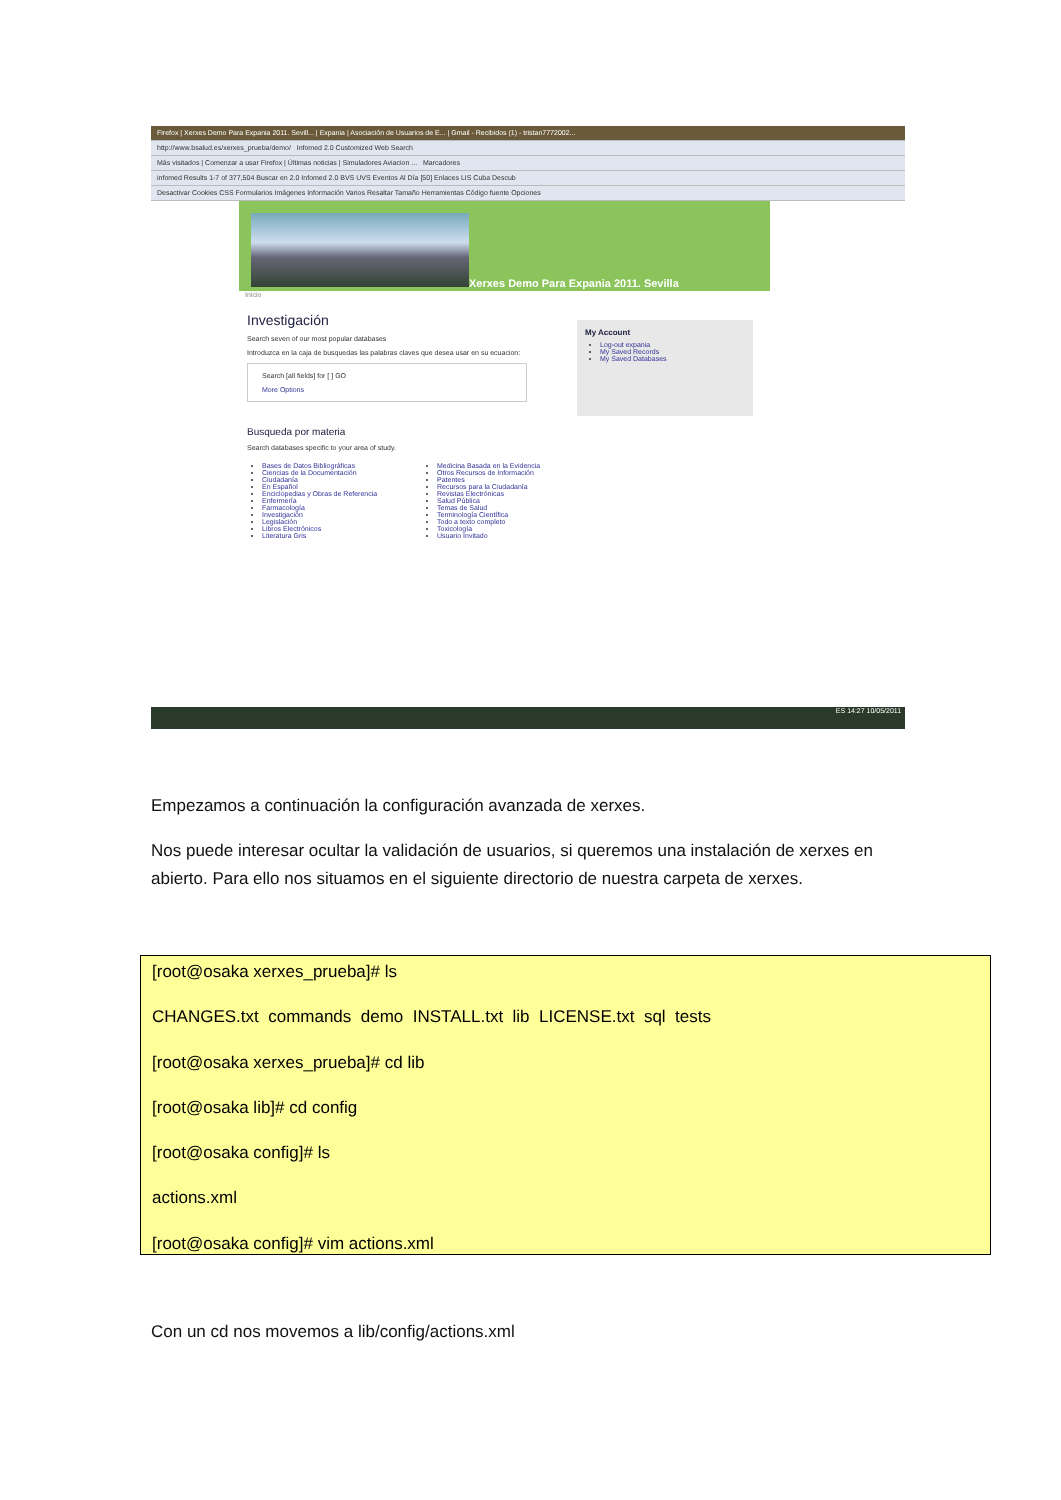Firefox | Xerxes Demo Para Expania 2011. Sevill... | Expania | Asociación de Usuarios de E... | Gmail - Recibidos (1) - tristan7772002...
http://www.bsalud.es/xerxes_prueba/demo/ Infomed 2.0 Customized Web Search
Más visitados | Comenzar a usar Firefox | Últimas noticias | Simuladores Aviacion ... Marcadores
infomed Results 1-7 of 377,504 Buscar en 2.0 Infomed 2.0 BVS UVS Eventos Al Día [50] Enlaces LIS Cuba Descub
Desactivar Cookies CSS Formularios Imágenes Información Varios Resaltar Tamaño Herramientas Código fuente Opciones
Xerxes Demo Para Expania 2011. Sevilla
Inicio
Investigación
Search seven of our most popular databases
Introduzca en la caja de busquedas las palabras claves que desea usar en su ecuacion:
Search [all fields] for [ ] GO
More Options
Busqueda por materia
Search databases specific to your area of study.
Bases de Datos Bibliográficas
Ciencias de la Documentación
Ciudadanía
En Español
Enciclopedias y Obras de Referencia
Enfermería
Farmacología
Investigación
Legislación
Libros Electrónicos
Literatura Gris
Medicina Basada en la Evidencia
Otros Recursos de Información
Patentes
Recursos para la Ciudadanía
Revistas Electrónicas
Salud Pública
Temas de Salud
Terminología Científica
Todo a texto completo
Toxicología
Usuario Invitado
My Account
Log-out expania
My Saved Records
My Saved Databases
ES 14:27 10/05/2011
Empezamos a continuación la configuración avanzada de xerxes.
Nos puede interesar ocultar la validación de usuarios, si queremos una instalación de xerxes en abierto. Para ello nos situamos en el siguiente directorio de nuestra carpeta de xerxes.
[root@osaka xerxes_prueba]# ls
CHANGES.txt commands demo INSTALL.txt lib LICENSE.txt sql tests
[root@osaka xerxes_prueba]# cd lib
[root@osaka lib]# cd config
[root@osaka config]# ls
actions.xml
[root@osaka config]# vim actions.xml
Con un cd nos movemos a lib/config/actions.xml